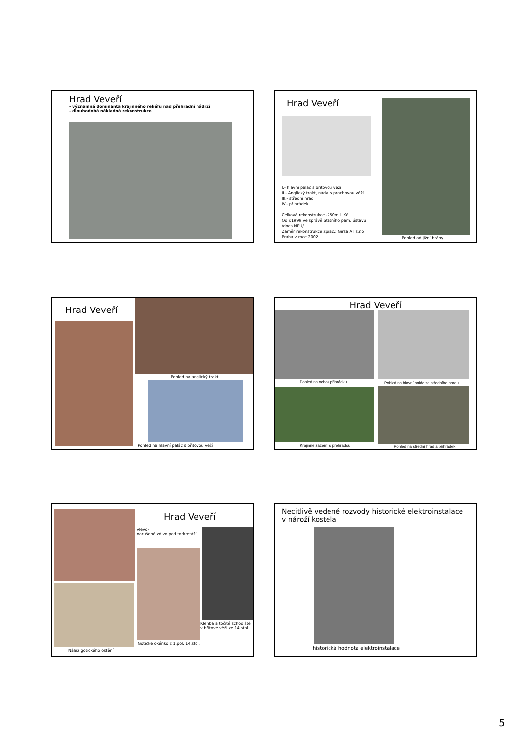Hrad Veveří
- významná dominanta krajinného reliéfu nad přehradní nádrží
- dlouhodobá nákladná rekonstrukce
Hrad Veveří
I.- hlavní palác s břitovou věží
II.- Anglický trakt, nádv. s prachovou věží
III.- střední hrad
IV.- přihrádek
Celková rekonstrukce -750mil. Kč
Od r.1999 ve správě Státního pam. ústavu
/dnes NPÚ/
Záměr rekonstrukce zprac.: Girsa AT s.r.o
Praha v roce 2002
Pohled od jižní brány
Hrad Veveří
Pohled na anglický trakt
Pohled na hlavní palác s břitovou věží
Hrad Veveří
Pohled na ochoz přihrádku
Pohled na hlavní palác ze středního hradu
Krajinné zázemí s přehradou
Pohled na střední hrad a přihrádek
Nález gotického ostění
Hrad Veveří
vlevo-
narušené zdivo pod torkretáží
Gotické okénko z 1.pol. 14.stol.
Klenba a točité schodiště
v břitové věži ze 14.stol.
Necitlivě vedené rozvody historické elektroinstalace
v nároží kostela
historická hodnota elektroinstalace
5